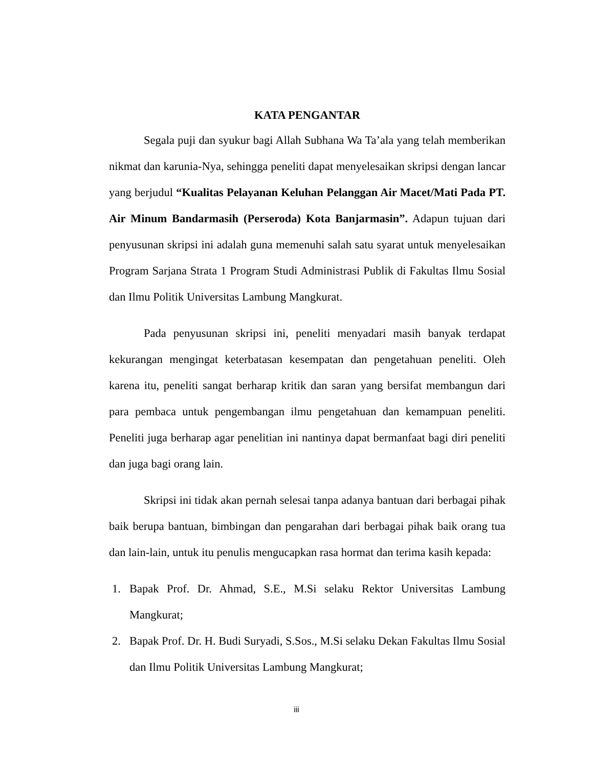KATA PENGANTAR
Segala puji dan syukur bagi Allah Subhana Wa Ta’ala yang telah memberikan nikmat dan karunia-Nya, sehingga peneliti dapat menyelesaikan skripsi dengan lancar yang berjudul “Kualitas Pelayanan Keluhan Pelanggan Air Macet/Mati Pada PT. Air Minum Bandarmasih (Perseroda) Kota Banjarmasin”. Adapun tujuan dari penyusunan skripsi ini adalah guna memenuhi salah satu syarat untuk menyelesaikan Program Sarjana Strata 1 Program Studi Administrasi Publik di Fakultas Ilmu Sosial dan Ilmu Politik Universitas Lambung Mangkurat.
Pada penyusunan skripsi ini, peneliti menyadari masih banyak terdapat kekurangan mengingat keterbatasan kesempatan dan pengetahuan peneliti. Oleh karena itu, peneliti sangat berharap kritik dan saran yang bersifat membangun dari para pembaca untuk pengembangan ilmu pengetahuan dan kemampuan peneliti. Peneliti juga berharap agar penelitian ini nantinya dapat bermanfaat bagi diri peneliti dan juga bagi orang lain.
Skripsi ini tidak akan pernah selesai tanpa adanya bantuan dari berbagai pihak baik berupa bantuan, bimbingan dan pengarahan dari berbagai pihak baik orang tua dan lain-lain, untuk itu penulis mengucapkan rasa hormat dan terima kasih kepada:
1. Bapak Prof. Dr. Ahmad, S.E., M.Si selaku Rektor Universitas Lambung Mangkurat;
2. Bapak Prof. Dr. H. Budi Suryadi, S.Sos., M.Si selaku Dekan Fakultas Ilmu Sosial dan Ilmu Politik Universitas Lambung Mangkurat;
iii